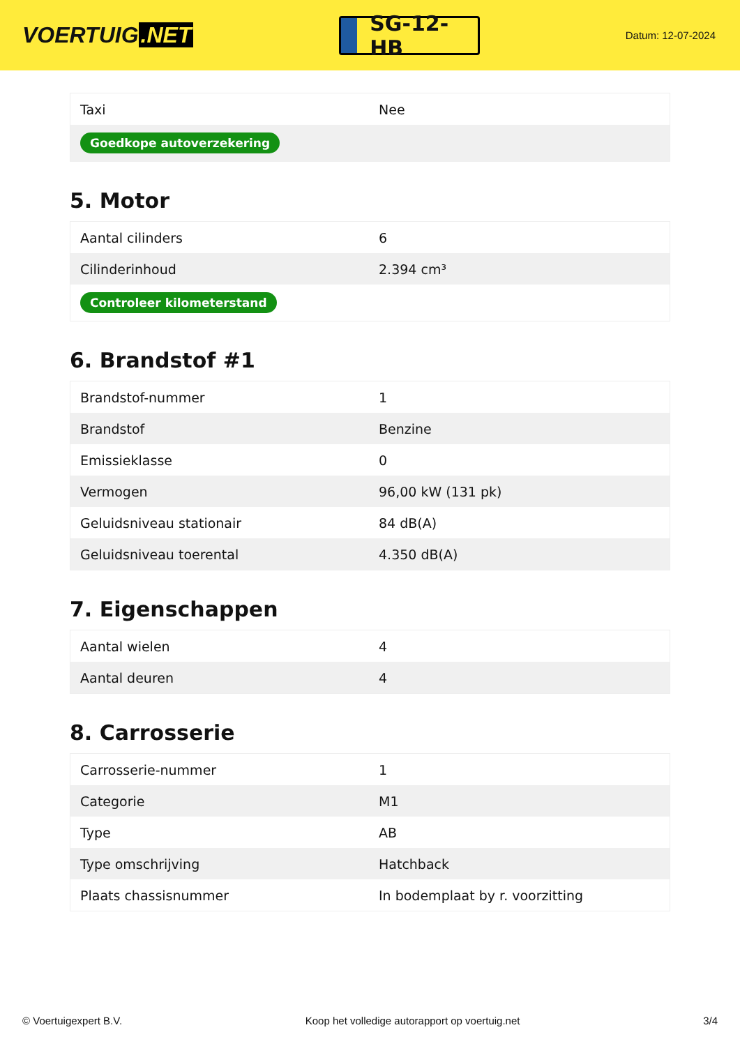VOERTUIG.NET
SG-12-HB
Datum: 12-07-2024
| Taxi | Nee |
| Goedkope autoverzekering | |
5. Motor
| Aantal cilinders | 6 |
| Cilinderinhoud | 2.394 cm³ |
| Controleer kilometerstand | |
6. Brandstof #1
| Brandstof-nummer | 1 |
| Brandstof | Benzine |
| Emissieklasse | 0 |
| Vermogen | 96,00 kW (131 pk) |
| Geluidsniveau stationair | 84 dB(A) |
| Geluidsniveau toerental | 4.350 dB(A) |
7. Eigenschappen
| Aantal wielen | 4 |
| Aantal deuren | 4 |
8. Carrosserie
| Carrosserie-nummer | 1 |
| Categorie | M1 |
| Type | AB |
| Type omschrijving | Hatchback |
| Plaats chassisnummer | In bodemplaat by r. voorzitting |
© Voertuigexpert B.V. Koop het volledige autorapport op voertuig.net 3/4